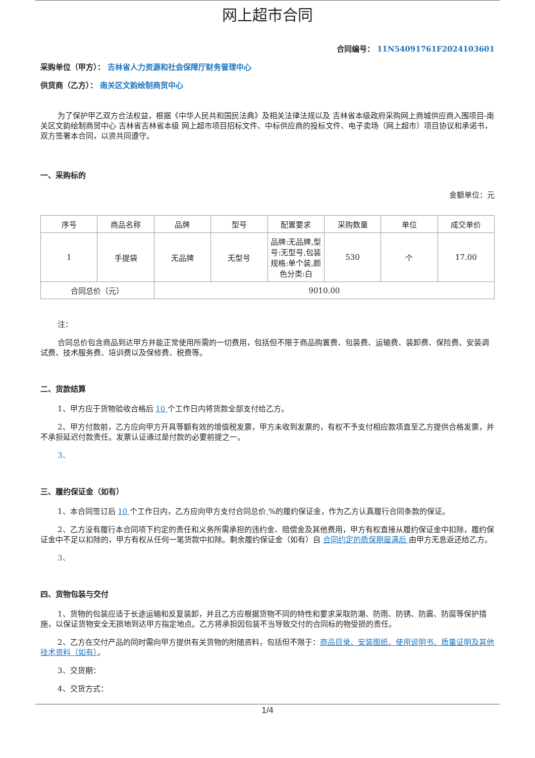网上超市合同
合同编号： 11N54091761F2024103601
采购单位（甲方）： 吉林省人力资源和社会保障厅财务管理中心
供货商（乙方）： 南关区文韵绘制商贸中心
为了保护甲乙双方合法权益，根据《中华人民共和国民法典》及相关法律法规以及 吉林省本级政府采购网上商城供应商入围项目-南关区文韵绘制商贸中心 吉林省吉林省本级 网上超市项目招标文件、中标供应商的投标文件、电子卖场（网上超市）项目协议和承诺书，双方签署本合同，以资共同遵守。
一、采购标的
金额单位：元
| 序号 | 商品名称 | 品牌 | 型号 | 配置要求 | 采购数量 | 单位 | 成交单价 |
| --- | --- | --- | --- | --- | --- | --- | --- |
| 1 | 手提袋 | 无品牌 | 无型号 | 品牌:无品牌,型号:无型号,包装规格:单个装,颜色分类:白 | 530 | 个 | 17.00 |
| 合同总价（元） | | 9010.00 | | | | | |
注：
合同总价包含商品到达甲方并能正常使用所需的一切费用，包括但不限于商品购置费、包装费、运输费、装卸费、保险费、安装调试费、技术服务费、培训费以及保修费、税费等。
二、货款结算
1、甲方应于货物验收合格后 10 个工作日内将货款全部支付给乙方。
2、甲方付款前，乙方应向甲方开具等额有效的增值税发票，甲方未收到发票的，有权不予支付相应款项直至乙方提供合格发票，并不承担延迟付款责任。发票认证通过是付款的必要前提之一。
3、
三、履约保证金（如有）
1、本合同签订后 10 个工作日内，乙方应向甲方支付合同总价 %的履约保证金，作为乙方认真履行合同条款的保证。
2、乙方没有履行本合同项下约定的责任和义务所需承担的违约金、赔偿金及其他费用，甲方有权直接从履约保证金中扣除，履约保证金中不足以扣除的，甲方有权从任何一笔货款中扣除。剩余履约保证金（如有）自 合同约定的质保期届满后 由甲方无息返还给乙方。
3、
四、货物包装与交付
1、货物的包装应适于长途运输和反复装卸，并且乙方应根据货物不同的特性和要求采取防潮、防雨、防锈、防震、防腐等保护措施，以保证货物安全无损地到达甲方指定地点。乙方将承担因包装不当导致交付的合同标的物受损的责任。
2、乙方在交付产品的同时需向甲方提供有关货物的附随资料，包括但不限于：商品目录、安装图纸、使用说明书、质量证明及其他技术资料（如有）。
3、交货期：
4、交货方式：
1/4